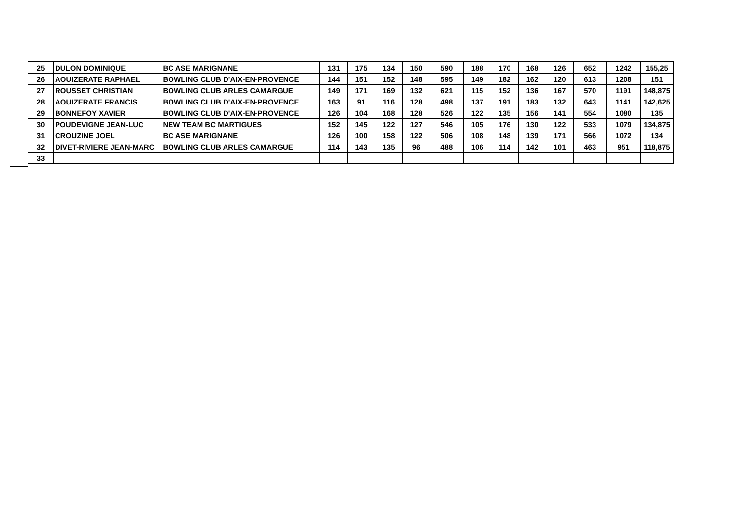| 25 | DULON DOMINIQUE | BC ASE MARIGNANE | 131 | 175 | 134 | 150 | 590 | 188 | 170 | 168 | 126 | 652 | 1242 | 155,25 |
| 26 | AOUIZERATE RAPHAEL | BOWLING CLUB D'AIX-EN-PROVENCE | 144 | 151 | 152 | 148 | 595 | 149 | 182 | 162 | 120 | 613 | 1208 | 151 |
| 27 | ROUSSET CHRISTIAN | BOWLING CLUB ARLES CAMARGUE | 149 | 171 | 169 | 132 | 621 | 115 | 152 | 136 | 167 | 570 | 1191 | 148,875 |
| 28 | AOUIZERATE FRANCIS | BOWLING CLUB D'AIX-EN-PROVENCE | 163 | 91 | 116 | 128 | 498 | 137 | 191 | 183 | 132 | 643 | 1141 | 142,625 |
| 29 | BONNEFOY XAVIER | BOWLING CLUB D'AIX-EN-PROVENCE | 126 | 104 | 168 | 128 | 526 | 122 | 135 | 156 | 141 | 554 | 1080 | 135 |
| 30 | POUDEVIGNE JEAN-LUC | NEW TEAM BC MARTIGUES | 152 | 145 | 122 | 127 | 546 | 105 | 176 | 130 | 122 | 533 | 1079 | 134,875 |
| 31 | CROUZINE JOEL | BC ASE MARIGNANE | 126 | 100 | 158 | 122 | 506 | 108 | 148 | 139 | 171 | 566 | 1072 | 134 |
| 32 | DIVET-RIVIERE JEAN-MARC | BOWLING CLUB ARLES CAMARGUE | 114 | 143 | 135 | 96 | 488 | 106 | 114 | 142 | 101 | 463 | 951 | 118,875 |
| 33 | | | | | | | | | | | | | | |